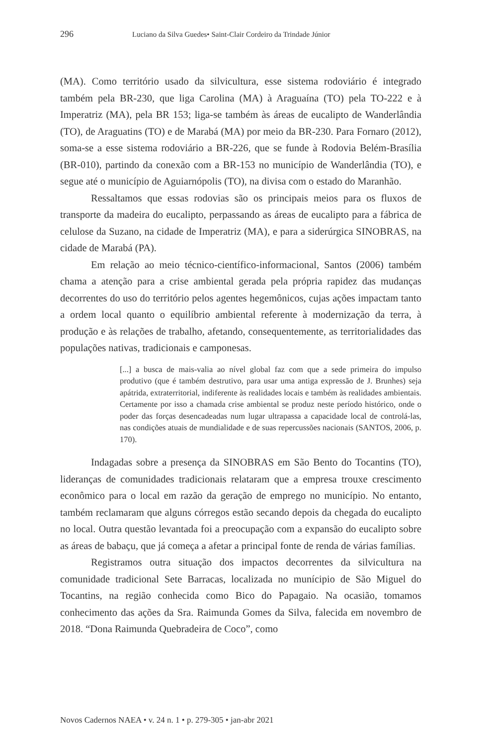296 Luciano da Silva Guedes• Saint-Clair Cordeiro da Trindade Júnior
(MA). Como território usado da silvicultura, esse sistema rodoviário é integrado também pela BR-230, que liga Carolina (MA) à Araguaína (TO) pela TO-222 e à Imperatriz (MA), pela BR 153; liga-se também às áreas de eucalipto de Wanderlândia (TO), de Araguatins (TO) e de Marabá (MA) por meio da BR-230. Para Fornaro (2012), soma-se a esse sistema rodoviário a BR-226, que se funde à Rodovia Belém-Brasília (BR-010), partindo da conexão com a BR-153 no município de Wanderlândia (TO), e segue até o município de Aguiarnópolis (TO), na divisa com o estado do Maranhão.
Ressaltamos que essas rodovias são os principais meios para os fluxos de transporte da madeira do eucalipto, perpassando as áreas de eucalipto para a fábrica de celulose da Suzano, na cidade de Imperatriz (MA), e para a siderúrgica SINOBRAS, na cidade de Marabá (PA).
Em relação ao meio técnico-científico-informacional, Santos (2006) também chama a atenção para a crise ambiental gerada pela própria rapidez das mudanças decorrentes do uso do território pelos agentes hegemônicos, cujas ações impactam tanto a ordem local quanto o equilíbrio ambiental referente à modernização da terra, à produção e às relações de trabalho, afetando, consequentemente, as territorialidades das populações nativas, tradicionais e camponesas.
[...] a busca de mais-valia ao nível global faz com que a sede primeira do impulso produtivo (que é também destrutivo, para usar uma antiga expressão de J. Brunhes) seja apátrida, extraterritorial, indiferente às realidades locais e também às realidades ambientais. Certamente por isso a chamada crise ambiental se produz neste período histórico, onde o poder das forças desencadeadas num lugar ultrapassa a capacidade local de controlá-las, nas condições atuais de mundialidade e de suas repercussões nacionais (SANTOS, 2006, p. 170).
Indagadas sobre a presença da SINOBRAS em São Bento do Tocantins (TO), lideranças de comunidades tradicionais relataram que a empresa trouxe crescimento econômico para o local em razão da geração de emprego no município. No entanto, também reclamaram que alguns córregos estão secando depois da chegada do eucalipto no local. Outra questão levantada foi a preocupação com a expansão do eucalipto sobre as áreas de babaçu, que já começa a afetar a principal fonte de renda de várias famílias.
Registramos outra situação dos impactos decorrentes da silvicultura na comunidade tradicional Sete Barracas, localizada no munícipio de São Miguel do Tocantins, na região conhecida como Bico do Papagaio. Na ocasião, tomamos conhecimento das ações da Sra. Raimunda Gomes da Silva, falecida em novembro de 2018. “Dona Raimunda Quebradeira de Coco”, como
Novos Cadernos NAEA • v. 24 n. 1 • p. 279-305 • jan-abr 2021